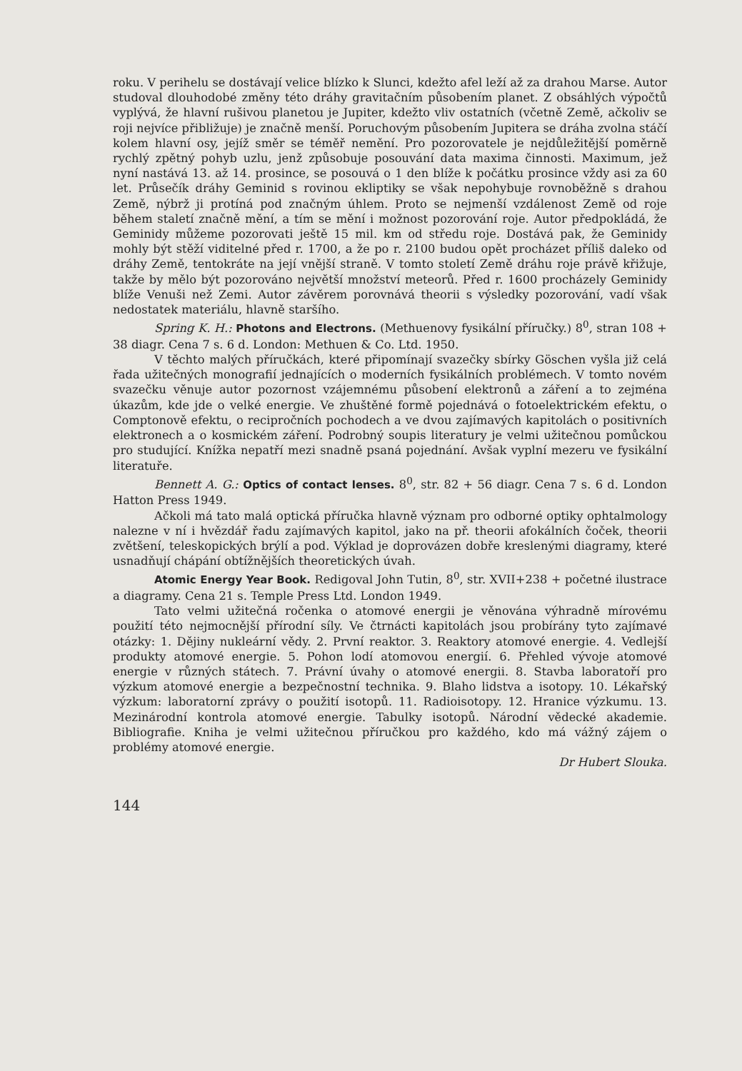roku. V perihelu se dostávají velice blízko k Slunci, kdežto afel leží až za drahou Marse. Autor studoval dlouhodobé změny této dráhy gravitačním působením planet. Z obsáhlých výpočtů vyplývá, že hlavní rušivou planetou je Jupiter, kdežto vliv ostatních (včetně Země, ačkoliv se roji nejvíce přibližuje) je značně menší. Poruchovým působením Jupitera se dráha zvolna stáčí kolem hlavní osy, jejíž směr se téměř nemění. Pro pozorovatele je nejdůležitější poměrně rychlý zpětný pohyb uzlu, jenž způsobuje posouvání data maxima činnosti. Maximum, jež nyní nastává 13. až 14. prosince, se posouvá o 1 den blíže k počátku prosince vždy asi za 60 let. Průsečík dráhy Geminid s rovinou ekliptiky se však nepohybuje rovnoběžně s drahou Země, nýbrž ji protíná pod značným úhlem. Proto se nejmenší vzdálenost Země od roje během staletí značně mění, a tím se mění i možnost pozorování roje. Autor předpokládá, že Geminidy můžeme pozorovati ještě 15 mil. km od středu roje. Dostává pak, že Geminidy mohly být stěží viditelné před r. 1700, a že po r. 2100 budou opět procházet příliš daleko od dráhy Země, tentokráte na její vnější straně. V tomto století Země dráhu roje právě křižuje, takže by mělo být pozorováno největší množství meteorů. Před r. 1600 procházely Geminidy blíže Venuši než Zemi. Autor závěrem porovnává theorii s výsledky pozorování, vadí však nedostatek materiálu, hlavně staršího.
Spring K. H.: Photons and Electrons. (Methuenovy fysikální příručky.) 8<sup>0</sup>, stran 108 + 38 diagr. Cena 7 s. 6 d. London: Methuen & Co. Ltd. 1950.
V těchto malých příručkách, které připomínají svazečky sbírky Göschen vyšla již celá řada užitečných monografií jednajících o moderních fysikálních problémech. V tomto novém svazečku věnuje autor pozornost vzájemnému působení elektronů a záření a to zejména úkazům, kde jde o velké energie. Ve zhuštěné formě pojednává o fotoelektrickém efektu, o Comptonově efektu, o recipročních pochodech a ve dvou zajímavých kapitolách o positivních elektronech a o kosmickém záření. Podrobný soupis literatury je velmi užitečnou pomůckou pro studující. Knížka nepatří mezi snadně psaná pojednání. Avšak vyplní mezeru ve fysikální literatuře.
Bennett A. G.: Optics of contact lenses. 8<sup>0</sup>, str. 82 + 56 diagr. Cena 7 s. 6 d. London Hatton Press 1949.
Ačkoli má tato malá optická příručka hlavně význam pro odborné optiky ophtalmology nalezne v ní i hvězdář řadu zajímavých kapitol, jako na př. theorii afokálních čoček, theorii zvětšení, teleskopických brýlí a pod. Výklad je doprovázen dobře kreslenými diagramy, které usnadňují chápání obtížnějších theoretických úvah.
Atomic Energy Year Book. Redigoval John Tutin, 8<sup>0</sup>, str. XVII+238 + početné ilustrace a diagramy. Cena 21 s. Temple Press Ltd. London 1949.
Tato velmi užitečná ročenka o atomové energii je věnována výhradně mírovému použití této nejmocnější přírodní síly. Ve čtrnácti kapitolách jsou probírány tyto zajímavé otázky: 1. Dějiny nukleární vědy. 2. První reaktor. 3. Reaktory atomové energie. 4. Vedlejší produkty atomové energie. 5. Pohon lodí atomovou energií. 6. Přehled vývoje atomové energie v různých státech. 7. Právní úvahy o atomové energii. 8. Stavba laboratoří pro výzkum atomové energie a bezpečnostní technika. 9. Blaho lidstva a isotopy. 10. Lékařský výzkum: laboratorní zprávy o použití isotopů. 11. Radioisotopy. 12. Hranice výzkumu. 13. Mezinárodní kontrola atomové energie. Tabulky isotopů. Národní vědecké akademie. Bibliografie. Kniha je velmi užitečnou příručkou pro každého, kdo má vážný zájem o problémy atomové energie.
Dr Hubert Slouka.
144